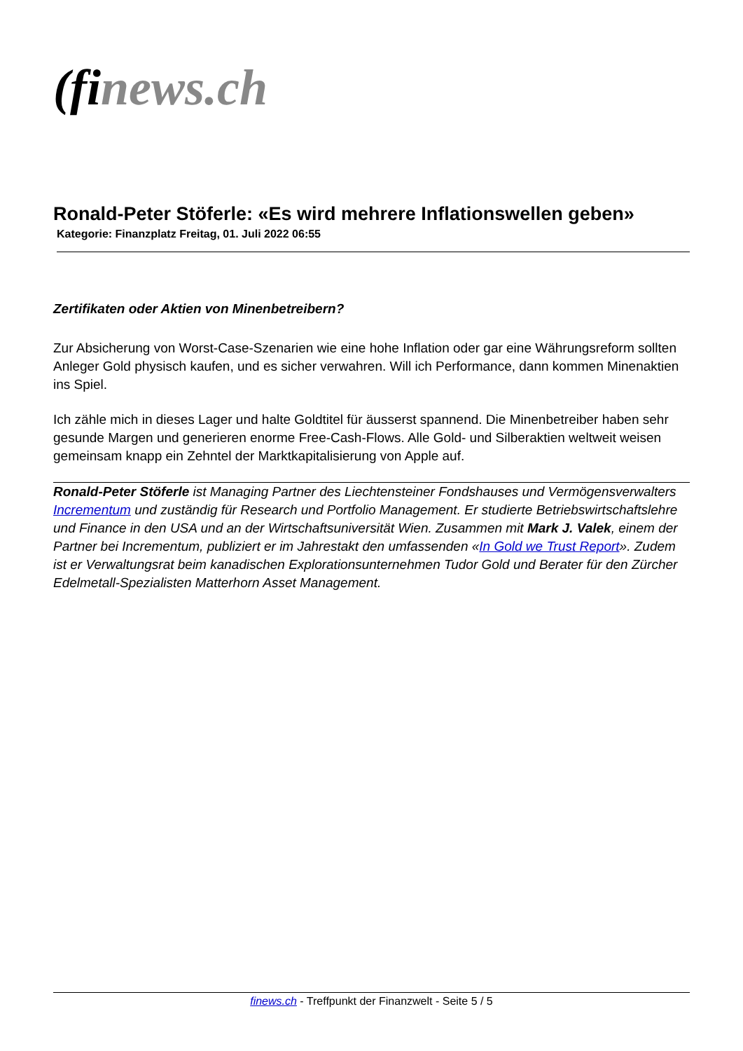(fi news.ch
Ronald-Peter Stöferle: «Es wird mehrere Inflationswellen geben»
Kategorie: Finanzplatz Freitag, 01. Juli 2022 06:55
Zertifikaten oder Aktien von Minenbetreibern?
Zur Absicherung von Worst-Case-Szenarien wie eine hohe Inflation oder gar eine Währungsreform sollten Anleger Gold physisch kaufen, und es sicher verwahren. Will ich Performance, dann kommen Minenaktien ins Spiel.
Ich zähle mich in dieses Lager und halte Goldtitel für äusserst spannend. Die Minenbetreiber haben sehr gesunde Margen und generieren enorme Free-Cash-Flows. Alle Gold- und Silberaktien weltweit weisen gemeinsam knapp ein Zehntel der Marktkapitalisierung von Apple auf.
Ronald-Peter Stöferle ist Managing Partner des Liechtensteiner Fondshauses und Vermögensverwalters Incrementum und zuständig für Research und Portfolio Management. Er studierte Betriebswirtschaftslehre und Finance in den USA und an der Wirtschaftsuniversität Wien. Zusammen mit Mark J. Valek, einem der Partner bei Incrementum, publiziert er im Jahrestakt den umfassenden «In Gold we Trust Report». Zudem ist er Verwaltungsrat beim kanadischen Explorationsunternehmen Tudor Gold und Berater für den Zürcher Edelmetall-Spezialisten Matterhorn Asset Management.
finews.ch - Treffpunkt der Finanzwelt - Seite 5 / 5